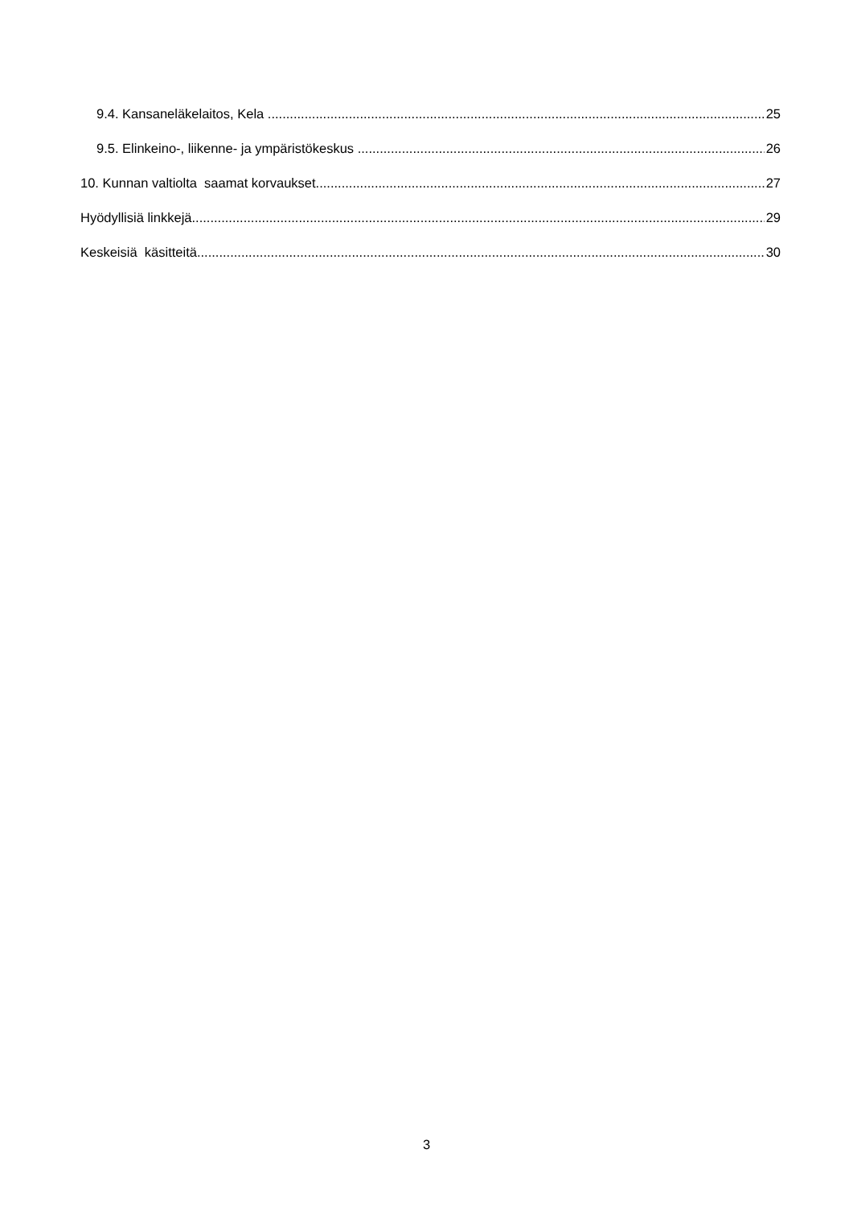9.4. Kansaneläkelaitos, Kela 25
9.5. Elinkeino-, liikenne- ja ympäristökeskus 26
10. Kunnan valtiolta saamat korvaukset 27
Hyödyllisiä linkkejä 29
Keskeisiä käsitteitä 30
3